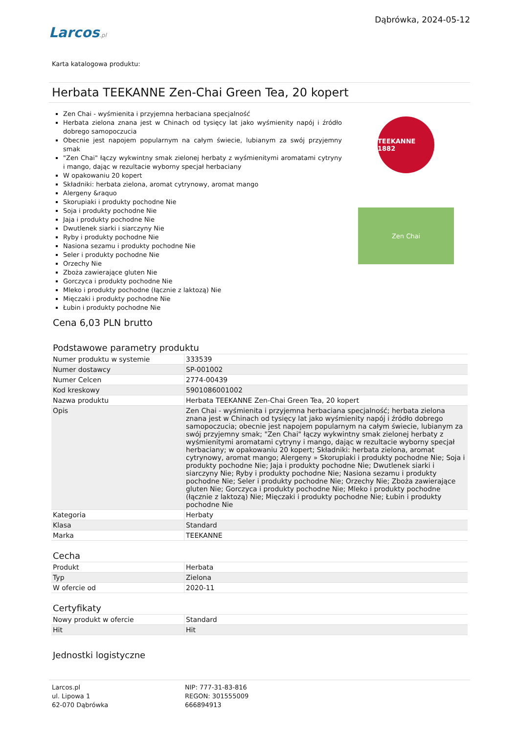Larcos.pl
Dąbrówka, 2024-05-12
Karta katalogowa produktu:
Herbata TEEKANNE Zen-Chai Green Tea, 20 kopert
Zen Chai - wyśmienita i przyjemna herbaciana specjalność
Herbata zielona znana jest w Chinach od tysięcy lat jako wyśmienity napój i źródło dobrego samopoczucia
Obecnie jest napojem popularnym na całym świecie, lubianym za swój przyjemny smak
"Zen Chai" łączy wykwintny smak zielonej herbaty z wyśmienitymi aromatami cytryny i mango, dając w rezultacie wyborny specjał herbaciany
W opakowaniu 20 kopert
Składniki: herbata zielona, aromat cytrynowy, aromat mango
Alergeny &raquo
Skorupiaki i produkty pochodne Nie
Soja i produkty pochodne Nie
Jaja i produkty pochodne Nie
Dwutlenek siarki i siarczyny Nie
Ryby i produkty pochodne Nie
Nasiona sezamu i produkty pochodne Nie
Seler i produkty pochodne Nie
Orzechy Nie
Zboża zawierające gluten Nie
Gorczyca i produkty pochodne Nie
Mleko i produkty pochodne (łącznie z laktozą) Nie
Mięczaki i produkty pochodne Nie
Łubin i produkty pochodne Nie
TEEKANNE 1882
Zen Chai
Cena 6,03 PLN brutto
Podstawowe parametry produktu
| Numer produktu w systemie | 333539 |
| Numer dostawcy | SP-001002 |
| Numer Celcen | 2774-00439 |
| Kod kreskowy | 5901086001002 |
| Nazwa produktu | Herbata TEEKANNE Zen-Chai Green Tea, 20 kopert |
| Opis | Zen Chai - wyśmienita i przyjemna herbaciana specjalność; herbata zielona znana jest w Chinach od tysięcy lat jako wyśmienity napój i źródło dobrego samopoczucia; obecnie jest napojem popularnym na całym świecie, lubianym za swój przyjemny smak; "Zen Chai" łączy wykwintny smak zielonej herbaty z wyśmienitymi aromatami cytryny i mango, dając w rezultacie wyborny specjał herbaciany; w opakowaniu 20 kopert; Składniki: herbata zielona, aromat cytrynowy, aromat mango; Alergeny » Skorupiaki i produkty pochodne Nie; Soja i produkty pochodne Nie; Jaja i produkty pochodne Nie; Dwutlenek siarki i siarczyny Nie; Ryby i produkty pochodne Nie; Nasiona sezamu i produkty pochodne Nie; Seler i produkty pochodne Nie; Orzechy Nie; Zboża zawierające gluten Nie; Gorczyca i produkty pochodne Nie; Mleko i produkty pochodne (łącznie z laktozą) Nie; Mięczaki i produkty pochodne Nie; Łubin i produkty pochodne Nie |
| Kategoria | Herbaty |
| Klasa | Standard |
| Marka | TEEKANNE |
Cecha
| Produkt | Herbata |
| Typ | Zielona |
| W ofercie od | 2020-11 |
Certyfikaty
| Nowy produkt w ofercie | Standard |
| Hit | Hit |
Jednostki logistyczne
Larcos.pl
ul. Lipowa 1
62-070 Dąbrówka
NIP: 777-31-83-816
REGON: 301555009
666894913